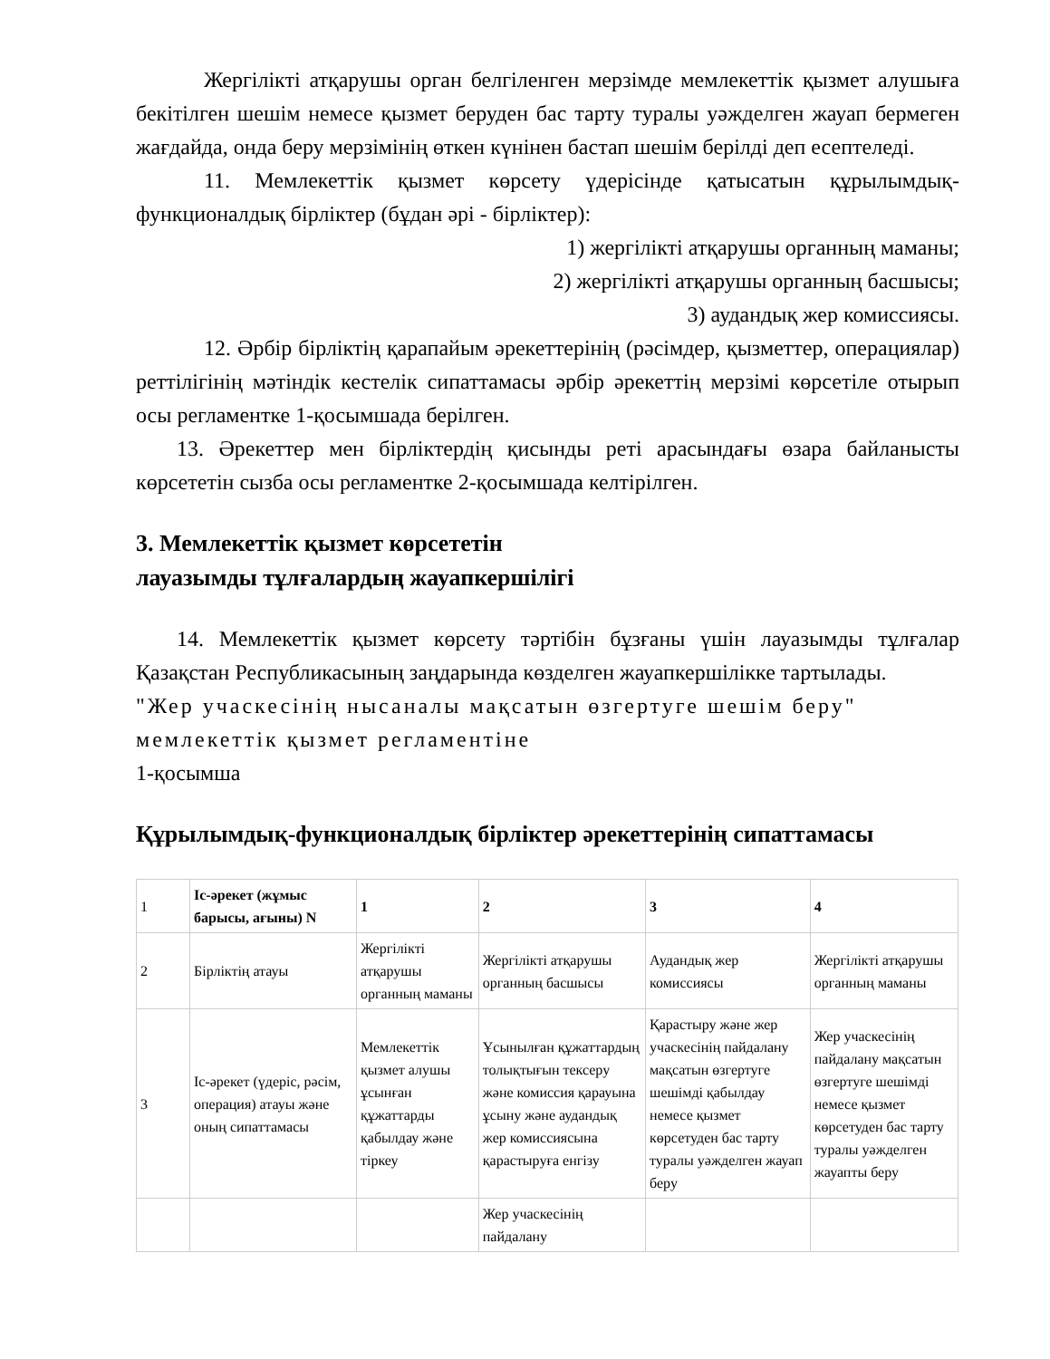Жергілікті атқарушы орган белгіленген мерзімде мемлекеттік қызмет алушыға бекітілген шешім немесе қызмет беруден бас тарту туралы уәжделген жауап бермеген жағдайда, онда беру мерзімінің өткен күнінен бастап шешім берілді деп есептеледі.
11. Мемлекеттік қызмет көрсету үдерісінде қатысатын құрылымдық-функционалдық бірліктер (бұдан әрі - бірліктер):
1) жергілікті атқарушы органның маманы;
2) жергілікті атқарушы органның басшысы;
3) аудандық жер комиссиясы.
12. Әрбір бірліктің қарапайым әрекеттерінің (рәсімдер, қызметтер, операциялар) реттілігінің мәтіндік кестелік сипаттамасы әрбір әрекеттің мерзімі көрсетіле отырып осы регламентке 1-қосымшада берілген.
13. Әрекеттер мен бірліктердің қисынды реті арасындағы өзара байланысты көрсететін сызба осы регламентке 2-қосымшада келтірілген.
3. Мемлекеттік қызмет көрсететін
лауазымды тұлғалардың жауапкершілігі
14. Мемлекеттік қызмет көрсету тәртібін бұзғаны үшін лауазымды тұлғалар Қазақстан Республикасының заңдарында көзделген жауапкершілікке тартылады.
"Жер учаскесінің нысаналы мақсатын өзгертуге шешім беру" мемлекеттік қызмет регламентіне
1-қосымша
Құрылымдық-функционалдық бірліктер әрекеттерінің сипаттамасы
| 1 | Іс-әрекет (жұмыс барысы, ағыны) N | 1 | 2 | 3 | 4 |
| 2 | Бірліктің атауы | Жергілікті атқарушы органның маманы | Жергілікті атқарушы органның басшысы | Аудандық жер комиссиясы | Жергілікті атқарушы органның маманы |
| 3 | Іс-әрекет (үдеріс, рәсім, операция) атауы және оның сипаттамасы | Мемлекеттік қызмет алушы ұсынған құжаттарды қабылдау және тіркеу | Ұсынылған құжаттардың толықтығын тексеру және комиссия қарауына ұсыну және аудандық жер комиссиясына қарастыруға енгізу | Қарастыру және жер учаскесінің пайдалану мақсатын өзгертуге шешімді қабылдау немесе қызмет көрсетуден бас тарту туралы уәжделген жауап беру | Жер учаскесінің пайдалану мақсатын өзгертуге шешімді немесе қызмет көрсетуден бас тарту туралы уәжделген жауапты беру |
| | | | Жер учаскесінің пайдалану | | |